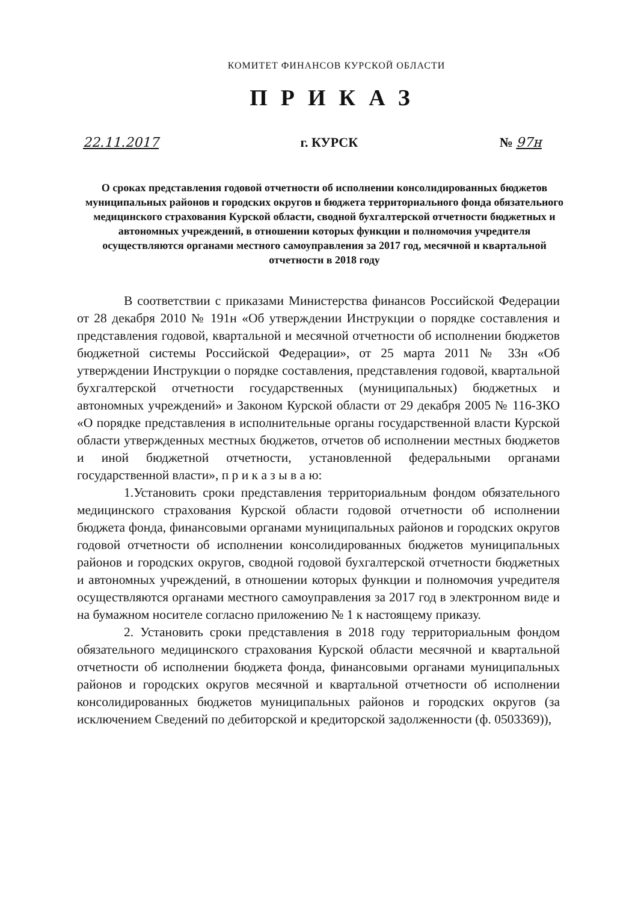КОМИТЕТ ФИНАНСОВ КУРСКОЙ ОБЛАСТИ
ПРИКАЗ
22.11.2017 г. КУРСК № 97н
О сроках представления годовой отчетности об исполнении консолидированных бюджетов муниципальных районов и городских округов и бюджета территориального фонда обязательного медицинского страхования Курской области, сводной бухгалтерской отчетности бюджетных и автономных учреждений, в отношении которых функции и полномочия учредителя осуществляются органами местного самоуправления за 2017 год, месячной и квартальной отчетности в 2018 году
В соответствии с приказами Министерства финансов Российской Федерации от 28 декабря 2010 № 191н «Об утверждении Инструкции о порядке составления и представления годовой, квартальной и месячной отчетности об исполнении бюджетов бюджетной системы Российской Федерации», от 25 марта 2011 № 33н «Об утверждении Инструкции о порядке составления, представления годовой, квартальной бухгалтерской отчетности государственных (муниципальных) бюджетных и автономных учреждений» и Законом Курской области от 29 декабря 2005 № 116-ЗКО «О порядке представления в исполнительные органы государственной власти Курской области утвержденных местных бюджетов, отчетов об исполнении местных бюджетов и иной бюджетной отчетности, установленной федеральными органами государственной власти», п р и к а з ы в а ю:
1.Установить сроки представления территориальным фондом обязательного медицинского страхования Курской области годовой отчетности об исполнении бюджета фонда, финансовыми органами муниципальных районов и городских округов годовой отчетности об исполнении консолидированных бюджетов муниципальных районов и городских округов, сводной годовой бухгалтерской отчетности бюджетных и автономных учреждений, в отношении которых функции и полномочия учредителя осуществляются органами местного самоуправления за 2017 год в электронном виде и на бумажном носителе согласно приложению № 1 к настоящему приказу.
2. Установить сроки представления в 2018 году территориальным фондом обязательного медицинского страхования Курской области месячной и квартальной отчетности об исполнении бюджета фонда, финансовыми органами муниципальных районов и городских округов месячной и квартальной отчетности об исполнении консолидированных бюджетов муниципальных районов и городских округов (за исключением Сведений по дебиторской и кредиторской задолженности (ф. 0503369)),